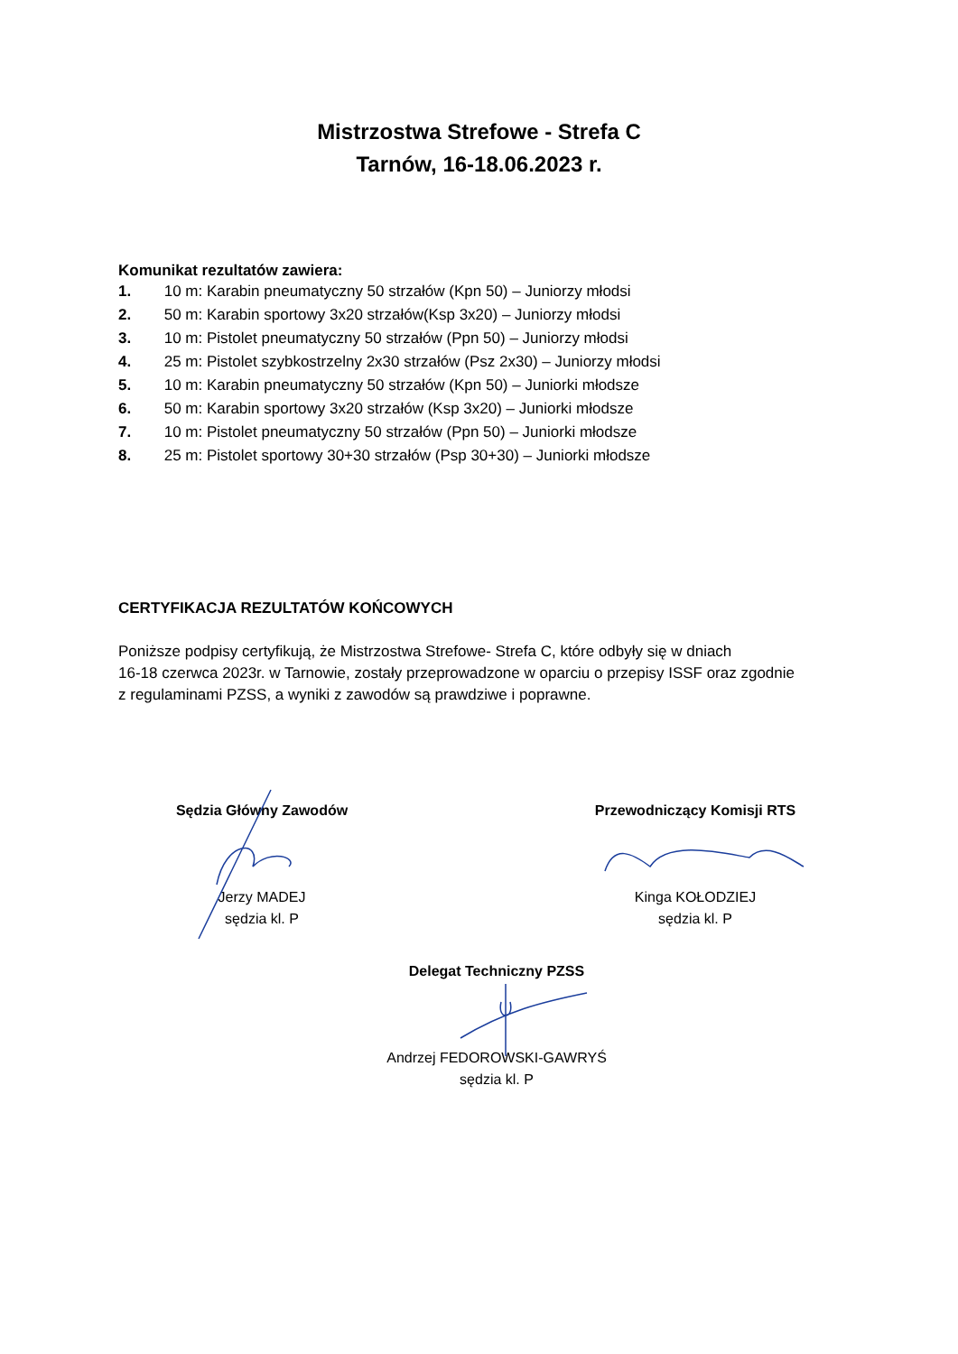Mistrzostwa Strefowe - Strefa C
Tarnów, 16-18.06.2023 r.
Komunikat rezultatów zawiera:
1. 10 m: Karabin pneumatyczny 50 strzałów (Kpn 50) – Juniorzy młodsi
2. 50 m: Karabin sportowy 3x20 strzałów(Ksp 3x20) – Juniorzy młodsi
3. 10 m: Pistolet pneumatyczny 50 strzałów (Ppn 50) – Juniorzy młodsi
4. 25 m: Pistolet szybkostrzelny 2x30 strzałów (Psz 2x30) – Juniorzy młodsi
5. 10 m: Karabin pneumatyczny 50 strzałów (Kpn 50) – Juniorki młodsze
6. 50 m: Karabin sportowy 3x20 strzałów (Ksp 3x20) – Juniorki młodsze
7. 10 m: Pistolet pneumatyczny 50 strzałów (Ppn 50) – Juniorki młodsze
8. 25 m: Pistolet sportowy 30+30 strzałów (Psp 30+30) – Juniorki młodsze
CERTYFIKACJA REZULTATÓW KOŃCOWYCH
Poniższe podpisy certyfikują, że Mistrzostwa Strefowe- Strefa C, które odbyły się w dniach
16-18 czerwca 2023r. w Tarnowie, zostały przeprowadzone w oparciu o przepisy ISSF oraz zgodnie
z regulaminami PZSS, a wyniki z zawodów są prawdziwe i poprawne.
Sędzia Główny Zawodów
Jerzy MADEJ
sędzia kl. P
Przewodniczący Komisji RTS
Kinga KOŁODZIEJ
sędzia kl. P
Delegat Techniczny PZSS
Andrzej FEDOROWSKI-GAWRYŚ
sędzia kl. P